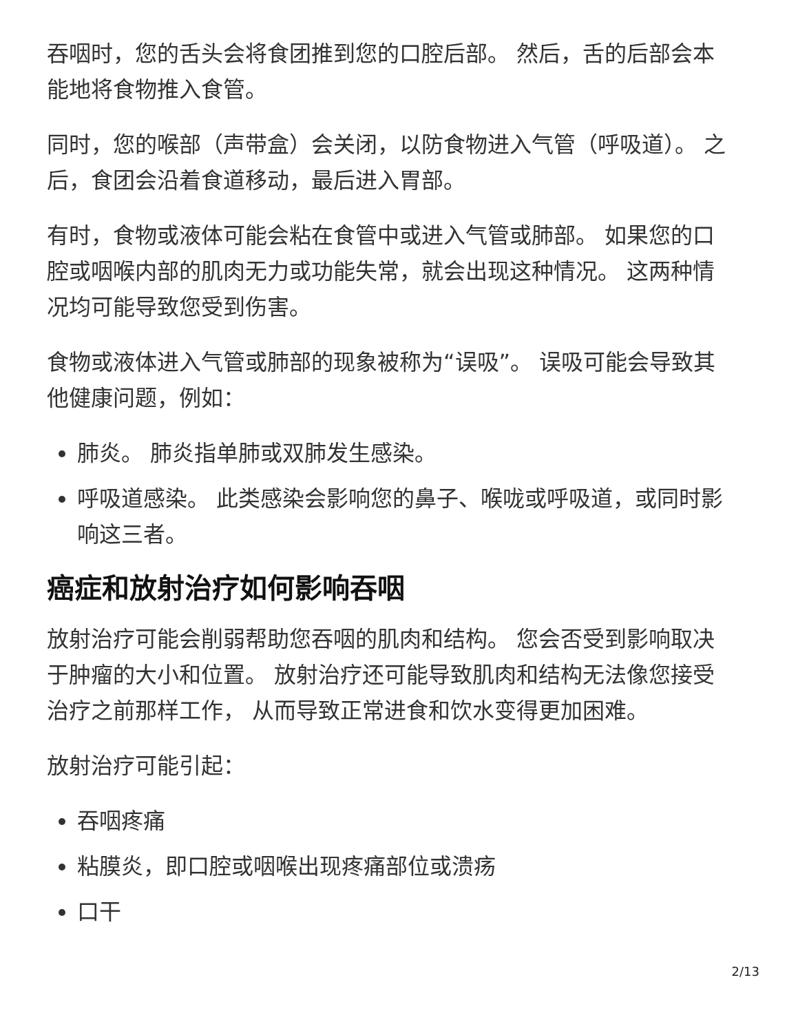吞咽时，您的舌头会将食团推到您的口腔后部。 然后，舌的后部会本能地将食物推入食管。
同时，您的喉部（声带盒）会关闭，以防食物进入气管（呼吸道）。 之后，食团会沿着食道移动，最后进入胃部。
有时，食物或液体可能会粘在食管中或进入气管或肺部。 如果您的口腔或咽喉内部的肌肉无力或功能失常，就会出现这种情况。 这两种情况均可能导致您受到伤害。
食物或液体进入气管或肺部的现象被称为“误吸”。 误吸可能会导致其他健康问题，例如：
肺炎。 肺炎指单肺或双肺发生感染。
呼吸道感染。 此类感染会影响您的鼻子、喉咙或呼吸道，或同时影响这三者。
癌症和放射治疗如何影响吞咽
放射治疗可能会削弱帮助您吞咽的肌肉和结构。 您会否受到影响取决于肿瘤的大小和位置。 放射治疗还可能导致肌肉和结构无法像您接受治疗之前那样工作， 从而导致正常进食和饮水变得更加困难。
放射治疗可能引起：
吞咽疼痛
粘膜炎，即口腔或咽喉出现疼痛部位或溃疡
口干
2/13